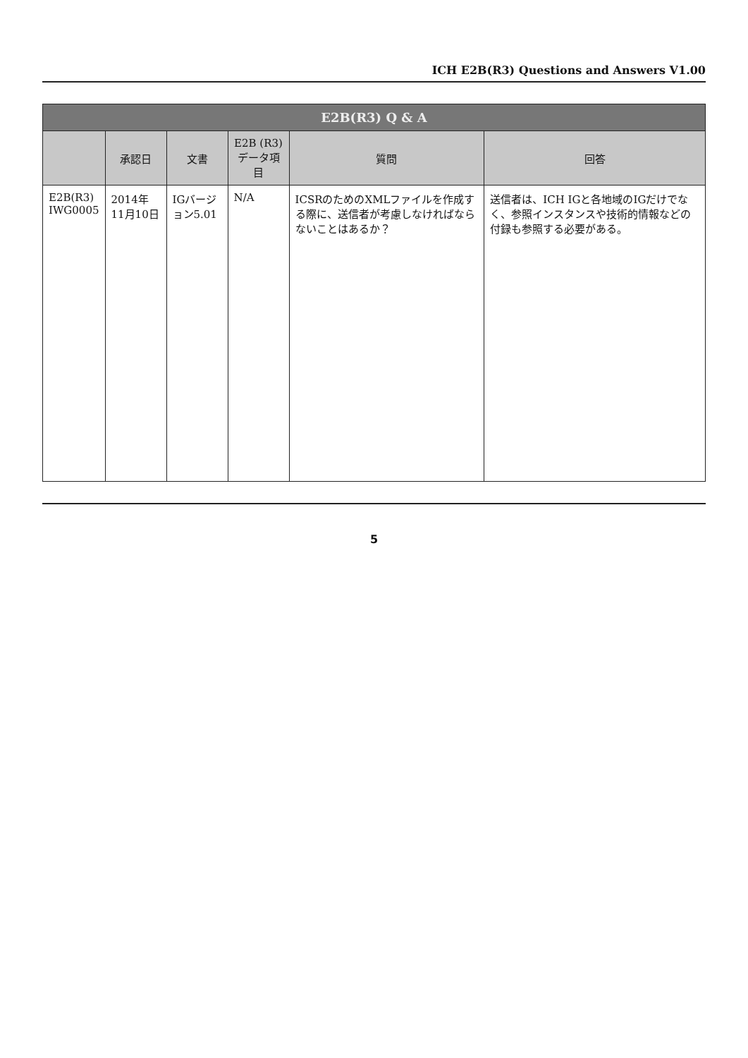ICH E2B(R3) Questions and Answers V1.00
| E2B(R3) Q & A | | | | | |
| --- | --- | --- | --- | --- | --- |
| | 承認日 | 文書 | E2B (R3) データ項目 | 質問 | 回答 |
| E2B(R3) IWG0005 | 2014年11月10日 | IGバージョン5.01 | N/A | ICSRのためのXMLファイルを作成する際に、送信者が考慮しなければならないことはあるか？ | 送信者は、ICH IGと各地域のIGだけでなく、参照インスタンスや技術的情報などの付録も参照する必要がある。 |
5